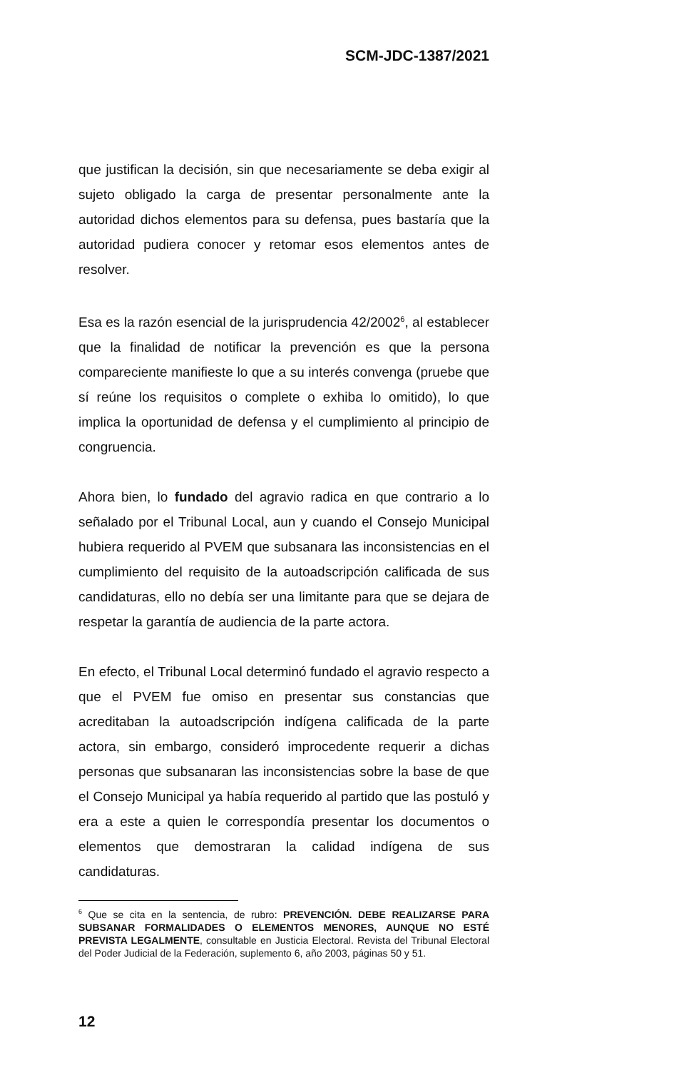SCM-JDC-1387/2021
que justifican la decisión, sin que necesariamente se deba exigir al sujeto obligado la carga de presentar personalmente ante la autoridad dichos elementos para su defensa, pues bastaría que la autoridad pudiera conocer y retomar esos elementos antes de resolver.
Esa es la razón esencial de la jurisprudencia 42/2002<sup>6</sup>, al establecer que la finalidad de notificar la prevención es que la persona compareciente manifieste lo que a su interés convenga (pruebe que sí reúne los requisitos o complete o exhiba lo omitido), lo que implica la oportunidad de defensa y el cumplimiento al principio de congruencia.
Ahora bien, lo fundado del agravio radica en que contrario a lo señalado por el Tribunal Local, aun y cuando el Consejo Municipal hubiera requerido al PVEM que subsanara las inconsistencias en el cumplimiento del requisito de la autoadscripción calificada de sus candidaturas, ello no debía ser una limitante para que se dejara de respetar la garantía de audiencia de la parte actora.
En efecto, el Tribunal Local determinó fundado el agravio respecto a que el PVEM fue omiso en presentar sus constancias que acreditaban la autoadscripción indígena calificada de la parte actora, sin embargo, consideró improcedente requerir a dichas personas que subsanaran las inconsistencias sobre la base de que el Consejo Municipal ya había requerido al partido que las postuló y era a este a quien le correspondía presentar los documentos o elementos que demostraran la calidad indígena de sus candidaturas.
<sup>6</sup> Que se cita en la sentencia, de rubro: PREVENCIÓN. DEBE REALIZARSE PARA SUBSANAR FORMALIDADES O ELEMENTOS MENORES, AUNQUE NO ESTÉ PREVISTA LEGALMENTE, consultable en Justicia Electoral. Revista del Tribunal Electoral del Poder Judicial de la Federación, suplemento 6, año 2003, páginas 50 y 51.
12